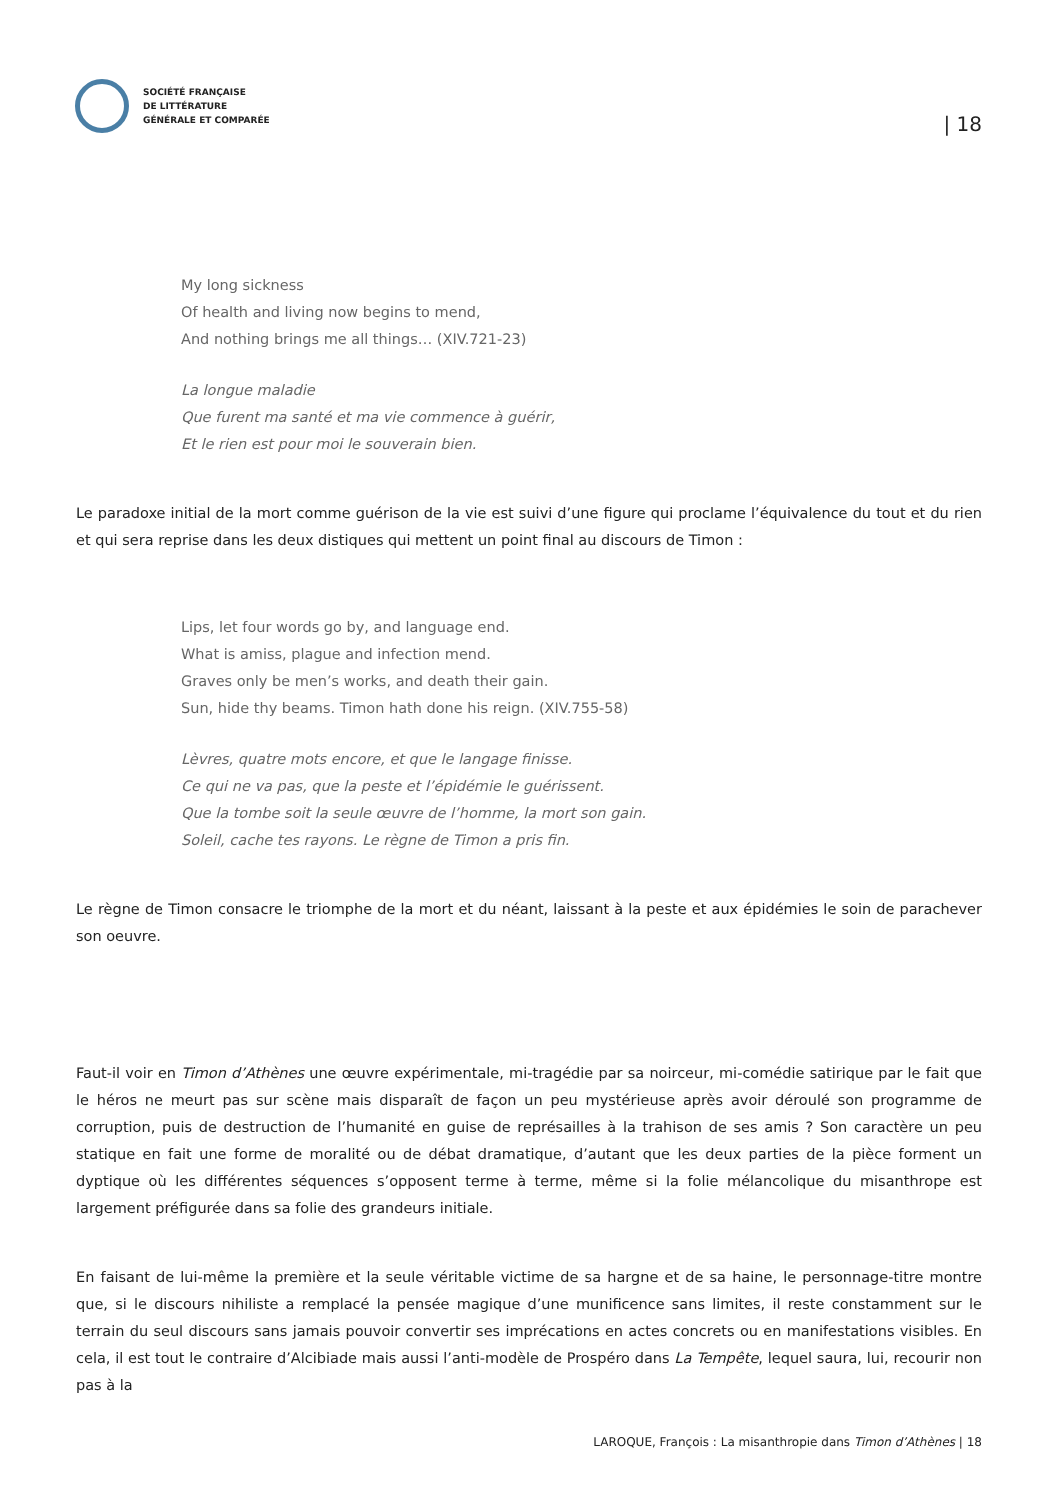SOCIÉTÉ FRANÇAISE
DE LITTÉRATURE
GÉNÉRALE ET COMPARÉE
| 18
My long sickness
Of health and living now begins to mend,
And nothing brings me all things… (XIV.721-23)
La longue maladie
Que furent ma santé et ma vie commence à guérir,
Et le rien est pour moi le souverain bien.
Le paradoxe initial de la mort comme guérison de la vie est suivi d’une figure qui proclame l’équivalence du tout et du rien et qui sera reprise dans les deux distiques qui mettent un point final au discours de Timon :
Lips, let four words go by, and language end.
What is amiss, plague and infection mend.
Graves only be men’s works, and death their gain.
Sun, hide thy beams. Timon hath done his reign. (XIV.755-58)
Lèvres, quatre mots encore, et que le langage finisse.
Ce qui ne va pas, que la peste et l’épidémie le guérissent.
Que la tombe soit la seule œuvre de l’homme, la mort son gain.
Soleil, cache tes rayons. Le règne de Timon a pris fin.
Le règne de Timon consacre le triomphe de la mort et du néant, laissant à la peste et aux épidémies le soin de parachever son oeuvre.
Faut-il voir en Timon d’Athènes une œuvre expérimentale, mi-tragédie par sa noirceur, mi-comédie satirique par le fait que le héros ne meurt pas sur scène mais disparaît de façon un peu mystérieuse après avoir déroulé son programme de corruption, puis de destruction de l’humanité en guise de représailles à la trahison de ses amis ? Son caractère un peu statique en fait une forme de moralité ou de débat dramatique, d’autant que les deux parties de la pièce forment un dyptique où les différentes séquences s’opposent terme à terme, même si la folie mélancolique du misanthrope est largement préfigurée dans sa folie des grandeurs initiale.
En faisant de lui-même la première et la seule véritable victime de sa hargne et de sa haine, le personnage-titre montre que, si le discours nihiliste a remplacé la pensée magique d’une munificence sans limites, il reste constamment sur le terrain du seul discours sans jamais pouvoir convertir ses imprécations en actes concrets ou en manifestations visibles. En cela, il est tout le contraire d’Alcibiade mais aussi l’anti-modèle de Prospéro dans La Tempête, lequel saura, lui, recourir non pas à la
LAROQUE, François : La misanthropie dans Timon d’Athènes | 18